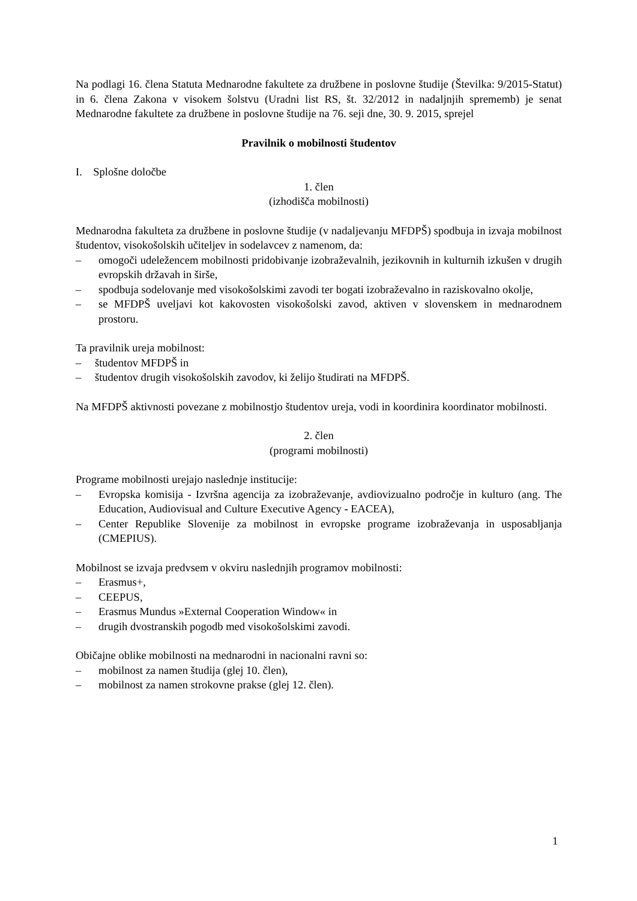Na podlagi 16. člena Statuta Mednarodne fakultete za družbene in poslovne študije (Številka: 9/2015-Statut) in 6. člena Zakona v visokem šolstvu (Uradni list RS, št. 32/2012 in nadaljnjih sprememb) je senat Mednarodne fakultete za družbene in poslovne študije na 76. seji dne, 30. 9. 2015, sprejel
Pravilnik o mobilnosti študentov
I. Splošne določbe
1. člen
(izhodišča mobilnosti)
Mednarodna fakulteta za družbene in poslovne študije (v nadaljevanju MFDPŠ) spodbuja in izvaja mobilnost študentov, visokošolskih učiteljev in sodelavcev z namenom, da:
– omogoči udeležencem mobilnosti pridobivanje izobraževalnih, jezikovnih in kulturnih izkušen v drugih evropskih državah in širše,
– spodbuja sodelovanje med visokošolskimi zavodi ter bogati izobraževalno in raziskovalno okolje,
– se MFDPŠ uveljavi kot kakovosten visokošolski zavod, aktiven v slovenskem in mednarodnem prostoru.
Ta pravilnik ureja mobilnost:
– študentov MFDPŠ in
– študentov drugih visokošolskih zavodov, ki želijo študirati na MFDPŠ.
Na MFDPŠ aktivnosti povezane z mobilnostjo študentov ureja, vodi in koordinira koordinator mobilnosti.
2. člen
(programi mobilnosti)
Programe mobilnosti urejajo naslednje institucije:
– Evropska komisija - Izvršna agencija za izobraževanje, avdiovizualno področje in kulturo (ang. The Education, Audiovisual and Culture Executive Agency - EACEA),
– Center Republike Slovenije za mobilnost in evropske programe izobraževanja in usposabljanja (CMEPIUS).
Mobilnost se izvaja predvsem v okviru naslednjih programov mobilnosti:
– Erasmus+,
– CEEPUS,
– Erasmus Mundus »External Cooperation Window« in
– drugih dvostranskih pogodb med visokošolskimi zavodi.
Običajne oblike mobilnosti na mednarodni in nacionalni ravni so:
– mobilnost za namen študija (glej 10. člen),
– mobilnost za namen strokovne prakse (glej 12. člen).
1